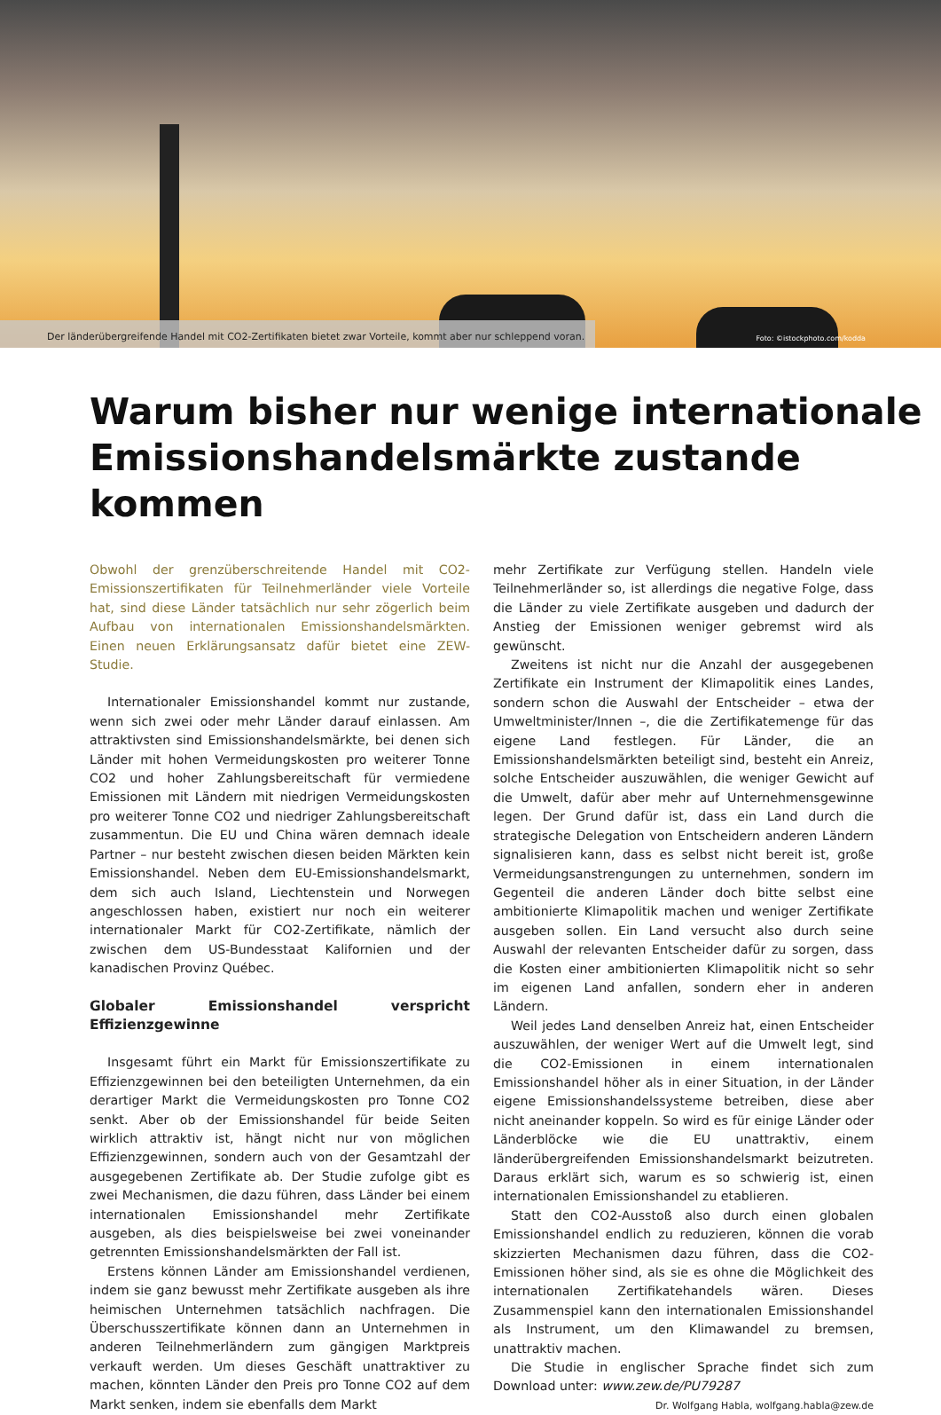Der länderübergreifende Handel mit CO2-Zertifikaten bietet zwar Vorteile, kommt aber nur schleppend voran. Foto: ©istockphoto.com/kodda
Warum bisher nur wenige internationale
Emissionshandelsmärkte zustande kommen
Obwohl der grenzüberschreitende Handel mit CO2-Emissionszertifikaten für Teilnehmerländer viele Vorteile hat, sind diese Länder tatsächlich nur sehr zögerlich beim Aufbau von internationalen Emissionshandelsmärkten. Einen neuen Erklärungsansatz dafür bietet eine ZEW-Studie.
Internationaler Emissionshandel kommt nur zustande, wenn sich zwei oder mehr Länder darauf einlassen. Am attraktivsten sind Emissionshandelsmärkte, bei denen sich Länder mit hohen Vermeidungskosten pro weiterer Tonne CO2 und hoher Zahlungsbereitschaft für vermiedene Emissionen mit Ländern mit niedrigen Vermeidungskosten pro weiterer Tonne CO2 und niedriger Zahlungsbereitschaft zusammentun. Die EU und China wären demnach ideale Partner – nur besteht zwischen diesen beiden Märkten kein Emissionshandel. Neben dem EU-Emissionshandelsmarkt, dem sich auch Island, Liechtenstein und Norwegen angeschlossen haben, existiert nur noch ein weiterer internationaler Markt für CO2-Zertifikate, nämlich der zwischen dem US-Bundesstaat Kalifornien und der kanadischen Provinz Québec.
Globaler Emissionshandel verspricht Effizienzgewinne
Insgesamt führt ein Markt für Emissionszertifikate zu Effizienzgewinnen bei den beteiligten Unternehmen, da ein derartiger Markt die Vermeidungskosten pro Tonne CO2 senkt. Aber ob der Emissionshandel für beide Seiten wirklich attraktiv ist, hängt nicht nur von möglichen Effizienzgewinnen, sondern auch von der Gesamtzahl der ausgegebenen Zertifikate ab. Der Studie zufolge gibt es zwei Mechanismen, die dazu führen, dass Länder bei einem internationalen Emissionshandel mehr Zertifikate ausgeben, als dies beispielsweise bei zwei voneinander getrennten Emissionshandelsmärkten der Fall ist.
Erstens können Länder am Emissionshandel verdienen, indem sie ganz bewusst mehr Zertifikate ausgeben als ihre heimischen Unternehmen tatsächlich nachfragen. Die Überschusszertifikate können dann an Unternehmen in anderen Teilnehmerländern zum gängigen Marktpreis verkauft werden. Um dieses Geschäft unattraktiver zu machen, könnten Länder den Preis pro Tonne CO2 auf dem Markt senken, indem sie ebenfalls dem Markt
mehr Zertifikate zur Verfügung stellen. Handeln viele Teilnehmerländer so, ist allerdings die negative Folge, dass die Länder zu viele Zertifikate ausgeben und dadurch der Anstieg der Emissionen weniger gebremst wird als gewünscht.
Zweitens ist nicht nur die Anzahl der ausgegebenen Zertifikate ein Instrument der Klimapolitik eines Landes, sondern schon die Auswahl der Entscheider – etwa der Umweltminister/Innen –, die die Zertifikatemenge für das eigene Land festlegen. Für Länder, die an Emissionshandelsmärkten beteiligt sind, besteht ein Anreiz, solche Entscheider auszuwählen, die weniger Gewicht auf die Umwelt, dafür aber mehr auf Unternehmensgewinne legen. Der Grund dafür ist, dass ein Land durch die strategische Delegation von Entscheidern anderen Ländern signalisieren kann, dass es selbst nicht bereit ist, große Vermeidungsanstrengungen zu unternehmen, sondern im Gegenteil die anderen Länder doch bitte selbst eine ambitionierte Klimapolitik machen und weniger Zertifikate ausgeben sollen. Ein Land versucht also durch seine Auswahl der relevanten Entscheider dafür zu sorgen, dass die Kosten einer ambitionierten Klimapolitik nicht so sehr im eigenen Land anfallen, sondern eher in anderen Ländern.
Weil jedes Land denselben Anreiz hat, einen Entscheider auszuwählen, der weniger Wert auf die Umwelt legt, sind die CO2-Emissionen in einem internationalen Emissionshandel höher als in einer Situation, in der Länder eigene Emissionshandelssysteme betreiben, diese aber nicht aneinander koppeln. So wird es für einige Länder oder Länderblöcke wie die EU unattraktiv, einem länderübergreifenden Emissionshandelsmarkt beizutreten. Daraus erklärt sich, warum es so schwierig ist, einen internationalen Emissionshandel zu etablieren.
Statt den CO2-Ausstoß also durch einen globalen Emissionshandel endlich zu reduzieren, können die vorab skizzierten Mechanismen dazu führen, dass die CO2-Emissionen höher sind, als sie es ohne die Möglichkeit des internationalen Zertifikatehandels wären. Dieses Zusammenspiel kann den internationalen Emissionshandel als Instrument, um den Klimawandel zu bremsen, unattraktiv machen.
Die Studie in englischer Sprache findet sich zum Download unter: www.zew.de/PU79287
Dr. Wolfgang Habla, wolfgang.habla@zew.de